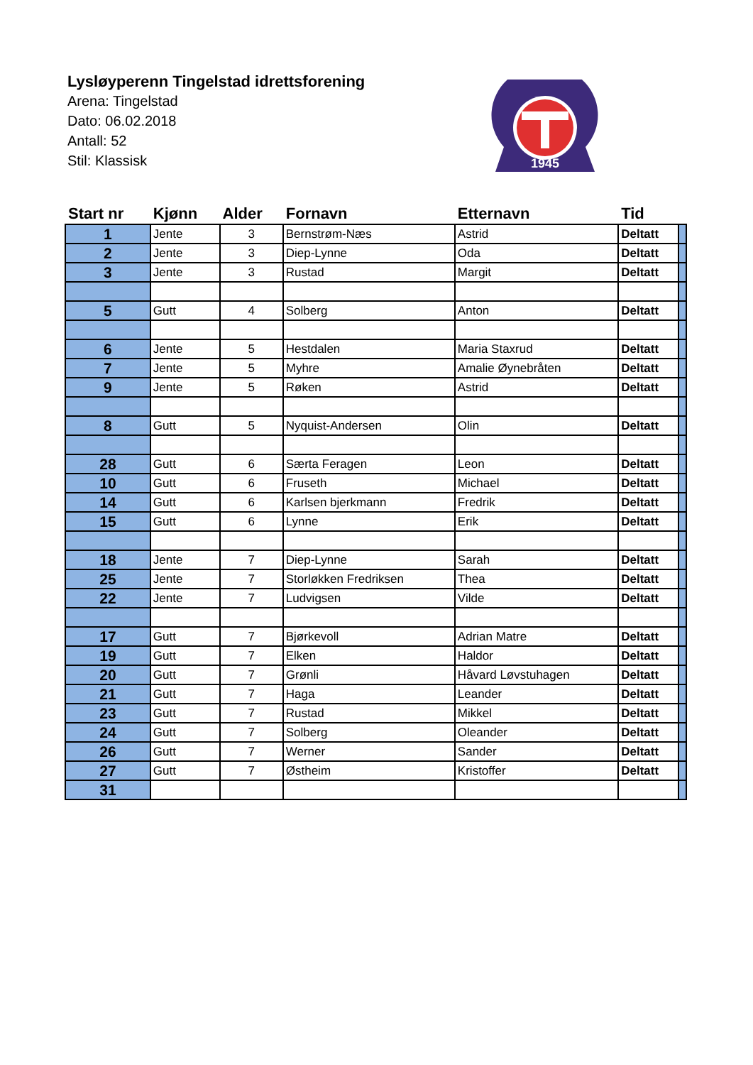Lysløyperenn Tingelstad idrettsforening
Arena: Tingelstad
Dato: 06.02.2018
Antall: 52
Stil: Klassisk
1945
| Start nr | Kjønn | Alder | Fornavn | Etternavn | Tid | |
| --- | --- | --- | --- | --- | --- | --- |
| 1 | Jente | 3 | Bernstrøm-Næs | Astrid | Deltatt | |
| 2 | Jente | 3 | Diep-Lynne | Oda | Deltatt | |
| 3 | Jente | 3 | Rustad | Margit | Deltatt | |
| 5 | Gutt | 4 | Solberg | Anton | Deltatt | |
| 6 | Jente | 5 | Hestdalen | Maria Staxrud | Deltatt | |
| 7 | Jente | 5 | Myhre | Amalie Øynebråten | Deltatt | |
| 9 | Jente | 5 | Røken | Astrid | Deltatt | |
| 8 | Gutt | 5 | Nyquist-Andersen | Olin | Deltatt | |
| 28 | Gutt | 6 | Særta Feragen | Leon | Deltatt | |
| 10 | Gutt | 6 | Fruseth | Michael | Deltatt | |
| 14 | Gutt | 6 | Karlsen bjerkmann | Fredrik | Deltatt | |
| 15 | Gutt | 6 | Lynne | Erik | Deltatt | |
| 18 | Jente | 7 | Diep-Lynne | Sarah | Deltatt | |
| 25 | Jente | 7 | Storløkken Fredriksen | Thea | Deltatt | |
| 22 | Jente | 7 | Ludvigsen | Vilde | Deltatt | |
| 17 | Gutt | 7 | Bjørkevoll | Adrian Matre | Deltatt | |
| 19 | Gutt | 7 | Elken | Haldor | Deltatt | |
| 20 | Gutt | 7 | Grønli | Håvard Løvstuhagen | Deltatt | |
| 21 | Gutt | 7 | Haga | Leander | Deltatt | |
| 23 | Gutt | 7 | Rustad | Mikkel | Deltatt | |
| 24 | Gutt | 7 | Solberg | Oleander | Deltatt | |
| 26 | Gutt | 7 | Werner | Sander | Deltatt | |
| 27 | Gutt | 7 | Østheim | Kristoffer | Deltatt | |
| 31 | | | | | | |